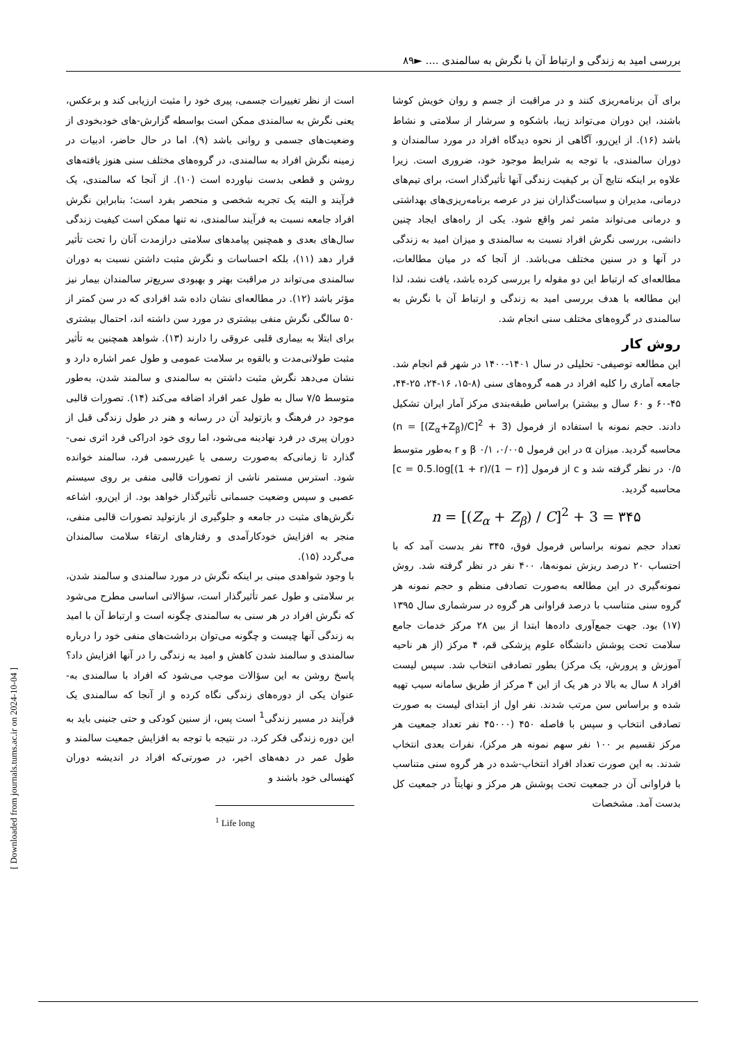بررسی امید به زندگی و ارتباط آن با نگرش به سالمندی .... ►۸۹
است از نظر تغییرات جسمی، پیری خود را مثبت ارزیابی کند و برعکس، یعنی نگرش به سالمندی ممکن است بواسطه گزارش-های خودبخودی از وضعیت‌های جسمی و روانی باشد (۹). اما در حال حاضر، ادبیات در زمینه نگرش افراد به سالمندی، در گروه‌های مختلف سنی هنوز یافته‌های روشن و قطعی بدست نیاورده است (۱۰). از آنجا که سالمندی، یک فرآیند و البته یک تجربه شخصی و منحصر بفرد است؛ بنابراین نگرش افراد جامعه نسبت به فرآیند سالمندی، نه تنها ممکن است کیفیت زندگی سال‌های بعدی و همچنین پیامدهای سلامتی درازمدت آنان را تحت تأثیر قرار دهد (۱۱)، بلکه احساسات و نگرش مثبت داشتن نسبت به دوران سالمندی می‌تواند در مراقبت بهتر و بهبودی سریع‌تر سالمندان بیمار نیز مؤثر باشد (۱۲). در مطالعه‌ای نشان داده شد افرادی که در سن کمتر از ۵۰ سالگی نگرش منفی بیشتری در مورد سن داشته اند، احتمال بیشتری برای ابتلا به بیماری قلبی عروقی را دارند (۱۳). شواهد همچنین به تأثیر مثبت طولانی‌مدت و بالقوه بر سلامت عمومی و طول عمر اشاره دارد و نشان می‌دهد نگرش مثبت داشتن به سالمندی و سالمند شدن، به‌طور متوسط ۷/۵ سال به طول عمر افراد اضافه می‌کند (۱۴). تصورات قالبی موجود در فرهنگ و بازتولید آن در رسانه و هنر در طول زندگی قبل از دوران پیری در فرد نهادینه می‌شود، اما روی خود ادراکی فرد اثری نمی-گذارد تا زمانی‌که به‌صورت رسمی یا غیررسمی فرد، سالمند خوانده شود. استرس مستمر ناشی از تصورات قالبی منفی بر روی سیستم عصبی و سپس وضعیت جسمانی تأثیرگذار خواهد بود. از این‌رو، اشاعه نگرش‌های مثبت در جامعه و جلوگیری از بازتولید تصورات قالبی منفی، منجر به افزایش خودکارآمدی و رفتارهای ارتقاء سلامت سالمندان می‌گردد (۱۵).
با وجود شواهدی مبنی بر اینکه نگرش در مورد سالمندی و سالمند شدن، بر سلامتی و طول عمر تأثیرگذار است، سؤالاتی اساسی مطرح می‌شود که نگرش افراد در هر سنی به سالمندی چگونه است و ارتباط آن با امید به زندگی آنها چیست و چگونه می‌توان برداشت‌های منفی خود را درباره سالمندی و سالمند شدن کاهش و امید به زندگی را در آنها افزایش داد؟ پاسخ روشن به این سؤالات موجب می‌شود که افراد با سالمندی به-عنوان یکی از دوره‌های زندگی نگاه کرده و از آنجا که سالمندی یک فرآیند در مسیر زندگی<sup>1</sup> است پس، از سنین کودکی و حتی جنینی باید به این دوره زندگی فکر کرد. در نتیجه با توجه به افزایش جمعیت سالمند و طول عمر در دهه‌های اخیر، در صورتی‌که افراد در اندیشه دوران کهنسالی خود باشند و
<sup>1</sup> Life long
برای آن برنامه‌ریزی کنند و در مراقبت از جسم و روان خویش کوشا باشند، این دوران می‌تواند زیبا، باشکوه و سرشار از سلامتی و نشاط باشد (۱۶). از این‌رو، آگاهی از نحوه دیدگاه افراد در مورد سالمندان و دوران سالمندی، با توجه به شرایط موجود خود، ضروری است. زیرا علاوه بر اینکه نتایج آن بر کیفیت زندگی آنها تأثیرگذار است، برای تیم‌های درمانی، مدیران و سیاست‌گذاران نیز در عرصه برنامه‌ریزی‌های بهداشتی و درمانی می‌تواند مثمر ثمر واقع شود. یکی از راه‌های ایجاد چنین دانشی، بررسی نگرش افراد نسبت به سالمندی و میزان امید به زندگی در آنها و در سنین مختلف می‌باشد. از آنجا که در میان مطالعات، مطالعه‌ای که ارتباط این دو مقوله را بررسی کرده باشد، یافت نشد، لذا این مطالعه با هدف بررسی امید به زندگی و ارتباط آن با نگرش به سالمندی در گروه‌های مختلف سنی انجام شد.
روش کار
این مطالعه توصیفی- تحلیلی در سال ۱۴۰۱-۱۴۰۰ در شهر قم انجام شد. جامعه آماری را کلیه افراد در همه گروه‌های سنی (۸-۱۵، ۱۶-۲۴، ۲۵-۴۴، ۴۵-۶۰ و ۶۰ سال و بیشتر) براساس طبقه‌بندی مرکز آمار ایران تشکیل دادند. حجم نمونه با استفاده از فرمول (n = [(Z<sub>α</sub>+Z<sub>β</sub>)/C]<sup>2</sup> + 3) محاسبه گردید. میزان α در این فرمول ۰/۰۰۵، β ۰/۱ و r به‌طور متوسط ۰/۵ در نظر گرفته شد و c از فرمول [c = 0.5.log[(1 + r)/(1 − r)] محاسبه گردید.
n = [(Z<sub>α</sub> + Z<sub>β</sub>) / C]<sup>2</sup> + 3 = ۳۴۵
تعداد حجم نمونه براساس فرمول فوق، ۳۴۵ نفر بدست آمد که با احتساب ۲۰ درصد ریزش نمونه‌ها، ۴۰۰ نفر در نظر گرفته شد. روش نمونه‌گیری در این مطالعه به‌صورت تصادفی منظم و حجم نمونه هر گروه سنی متناسب با درصد فراوانی هر گروه در سرشماری سال ۱۳۹۵ (۱۷) بود. جهت جمع‌آوری داده‌ها ابتدا از بین ۲۸ مرکز خدمات جامع سلامت تحت پوشش دانشگاه علوم پزشکی قم، ۴ مرکز (از هر ناحیه آموزش و پرورش، یک مرکز) بطور تصادفی انتخاب شد. سپس لیست افراد ۸ سال به بالا در هر یک از این ۴ مرکز از طریق سامانه سیب تهیه شده و براساس سن مرتب شدند. نفر اول از ابتدای لیست به صورت تصادفی انتخاب و سپس با فاصله ۴۵۰ (۴۵۰۰۰ نفر تعداد جمعیت هر مرکز تقسیم بر ۱۰۰ نفر سهم نمونه هر مرکز)، نفرات بعدی انتخاب شدند. به این صورت تعداد افراد انتخاب-شده در هر گروه سنی متناسب با فراوانی آن در جمعیت تحت پوشش هر مرکز و نهایتاً در جمعیت کل بدست آمد. مشخصات
[ Downloaded from journals.tums.ac.ir on 2024-10-04 ]